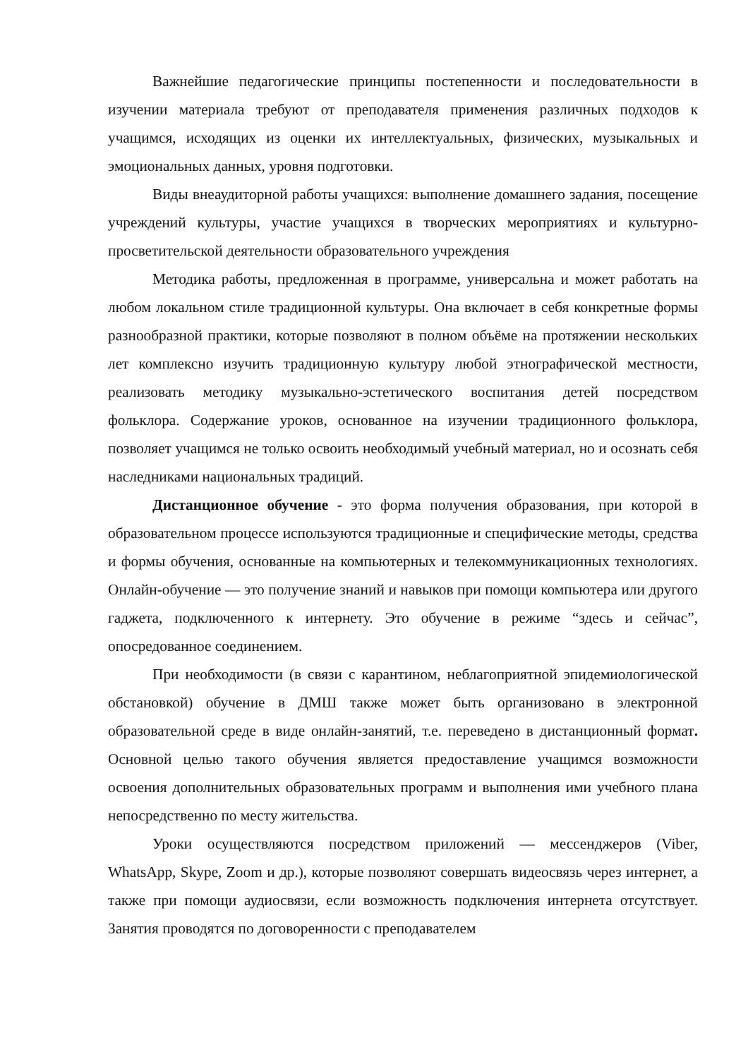Важнейшие педагогические принципы постепенности и последовательности в изучении материала требуют от преподавателя применения различных подходов к учащимся, исходящих из оценки их интеллектуальных, физических, музыкальных и эмоциональных данных, уровня подготовки.
Виды внеаудиторной работы учащихся: выполнение домашнего задания, посещение учреждений культуры, участие учащихся в творческих мероприятиях и культурно-просветительской деятельности образовательного учреждения
Методика работы, предложенная в программе, универсальна и может работать на любом локальном стиле традиционной культуры. Она включает в себя конкретные формы разнообразной практики, которые позволяют в полном объёме на протяжении нескольких лет комплексно изучить традиционную культуру любой этнографической местности, реализовать методику музыкально-эстетического воспитания детей посредством фольклора. Содержание уроков, основанное на изучении традиционного фольклора, позволяет учащимся не только освоить необходимый учебный материал, но и осознать себя наследниками национальных традиций.
Дистанционное обучение - это форма получения образования, при которой в образовательном процессе используются традиционные и специфические методы, средства и формы обучения, основанные на компьютерных и телекоммуникационных технологиях. Онлайн-обучение — это получение знаний и навыков при помощи компьютера или другого гаджета, подключенного к интернету. Это обучение в режиме “здесь и сейчас”, опосредованное соединением.
При необходимости (в связи с карантином, неблагоприятной эпидемиологической обстановкой) обучение в ДМШ также может быть организовано в электронной образовательной среде в виде онлайн-занятий, т.е. переведено в дистанционный формат. Основной целью такого обучения является предоставление учащимся возможности освоения дополнительных образовательных программ и выполнения ими учебного плана непосредственно по месту жительства.
Уроки осуществляются посредством приложений — мессенджеров (Viber, WhatsApp, Skype, Zoom и др.), которые позволяют совершать видеосвязь через интернет, а также при помощи аудиосвязи, если возможность подключения интернета отсутствует. Занятия проводятся по договоренности с преподавателем